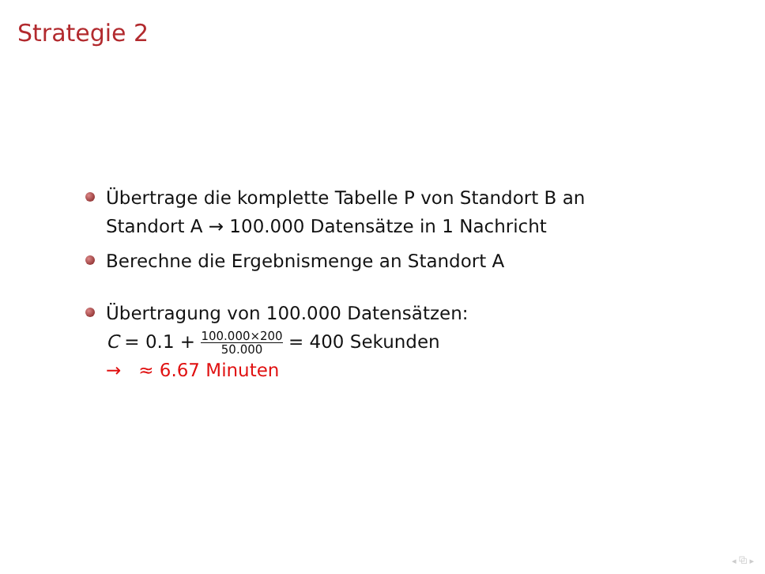Strategie 2
Übertrage die komplette Tabelle P von Standort B an Standort A → 100.000 Datensätze in 1 Nachricht
Berechne die Ergebnismenge an Standort A
Übertragung von 100.000 Datensätzen:
C = 0.1 + 100.000×200 50.000 = 400 Sekunden
→ ≈ 6.67 Minuten
◂ ⧉ ▸